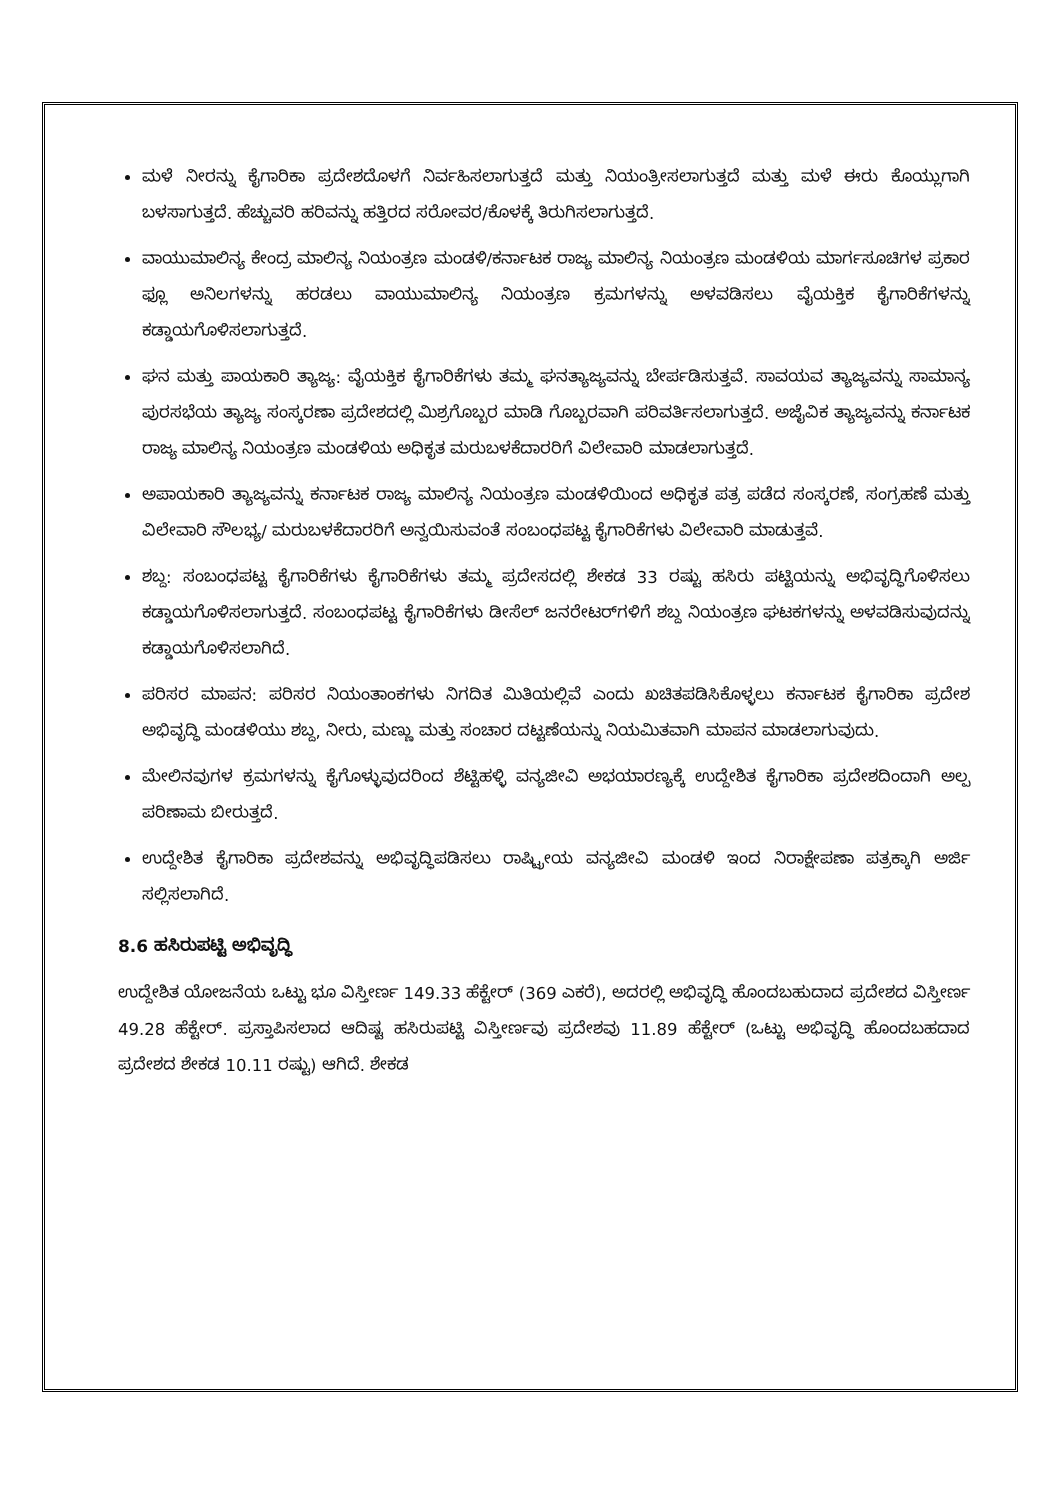ಮಳೆ ನೀರನ್ನು ಕೈಗಾರಿಕಾ ಪ್ರದೇಶದೊಳಗೆ ನಿರ್ವಹಿಸಲಾಗುತ್ತದೆ ಮತ್ತು ನಿಯಂತ್ರೀಸಲಾಗುತ್ತದೆ ಮತ್ತು ಮಳೆ ಈರು ಕೊಯ್ಲುಗಾಗಿ ಬಳಸಾಗುತ್ತದೆ. ಹೆಚ್ಚುವರಿ ಹರಿವನ್ನು ಹತ್ತಿರದ ಸರೋವರ/ಕೊಳಕ್ಕೆ ತಿರುಗಿಸಲಾಗುತ್ತದೆ.
ವಾಯುಮಾಲಿನ್ಯ ಕೇಂದ್ರ ಮಾಲಿನ್ಯ ನಿಯಂತ್ರಣ ಮಂಡಳಿ/ಕರ್ನಾಟಕ ರಾಜ್ಯ ಮಾಲಿನ್ಯ ನಿಯಂತ್ರಣ ಮಂಡಳಿಯ ಮಾರ್ಗಸೂಚಿಗಳ ಪ್ರಕಾರ ಫ್ಲೂ ಅನಿಲಗಳನ್ನು ಹರಡಲು ವಾಯುಮಾಲಿನ್ಯ ನಿಯಂತ್ರಣ ಕ್ರಮಗಳನ್ನು ಅಳವಡಿಸಲು ವೈಯಕ್ತಿಕ ಕೈಗಾರಿಕೆಗಳನ್ನು ಕಡ್ಡಾಯಗೊಳಿಸಲಾಗುತ್ತದೆ.
ಘನ ಮತ್ತು ಪಾಯಕಾರಿ ತ್ಯಾಜ್ಯ: ವೈಯಕ್ತಿಕ ಕೈಗಾರಿಕೆಗಳು ತಮ್ಮ ಘನತ್ಯಾಜ್ಯವನ್ನು ಬೇರ್ಪಡಿಸುತ್ತವೆ. ಸಾವಯವ ತ್ಯಾಜ್ಯವನ್ನು ಸಾಮಾನ್ಯ ಪುರಸಭೆಯ ತ್ಯಾಜ್ಯ ಸಂಸ್ಕರಣಾ ಪ್ರದೇಶದಲ್ಲಿ ಮಿಶ್ರಗೊಬ್ಬರ ಮಾಡಿ ಗೊಬ್ಬರವಾಗಿ ಪರಿವರ್ತಿಸಲಾಗುತ್ತದೆ. ಅಜೈವಿಕ ತ್ಯಾಜ್ಯವನ್ನು ಕರ್ನಾಟಕ ರಾಜ್ಯ ಮಾಲಿನ್ಯ ನಿಯಂತ್ರಣ ಮಂಡಳಿಯ ಅಧಿಕೃತ ಮರುಬಳಕೆದಾರರಿಗೆ ವಿಲೇವಾರಿ ಮಾಡಲಾಗುತ್ತದೆ.
ಅಪಾಯಕಾರಿ ತ್ಯಾಜ್ಯವನ್ನು ಕರ್ನಾಟಕ ರಾಜ್ಯ ಮಾಲಿನ್ಯ ನಿಯಂತ್ರಣ ಮಂಡಳಿಯಿಂದ ಅಧಿಕೃತ ಪತ್ರ ಪಡೆದ ಸಂಸ್ಕರಣೆ, ಸಂಗ್ರಹಣೆ ಮತ್ತು ವಿಲೇವಾರಿ ಸೌಲಭ್ಯ/ ಮರುಬಳಕೆದಾರರಿಗೆ ಅನ್ವಯಿಸುವಂತೆ ಸಂಬಂಧಪಟ್ಟ ಕೈಗಾರಿಕೆಗಳು ವಿಲೇವಾರಿ ಮಾಡುತ್ತವೆ.
ಶಬ್ದ: ಸಂಬಂಧಪಟ್ಟ ಕೈಗಾರಿಕೆಗಳು ಕೈಗಾರಿಕೆಗಳು ತಮ್ಮ ಪ್ರದೇಸದಲ್ಲಿ ಶೇಕಡ 33 ರಷ್ಟು ಹಸಿರು ಪಟ್ಟಿಯನ್ನು ಅಭಿವೃದ್ಧಿಗೊಳಿಸಲು ಕಡ್ಡಾಯಗೊಳಿಸಲಾಗುತ್ತದೆ. ಸಂಬಂಧಪಟ್ಟ ಕೈಗಾರಿಕೆಗಳು ಡೀಸೆಲ್ ಜನರೇಟರ್‌ಗಳಿಗೆ ಶಬ್ದ ನಿಯಂತ್ರಣ ಘಟಕಗಳನ್ನು ಅಳವಡಿಸುವುದನ್ನು ಕಡ್ಡಾಯಗೊಳಿಸಲಾಗಿದೆ.
ಪರಿಸರ ಮಾಪನ: ಪರಿಸರ ನಿಯಂತಾಂಕಗಳು ನಿಗದಿತ ಮಿತಿಯಲ್ಲಿವೆ ಎಂದು ಖಚಿತಪಡಿಸಿಕೊಳ್ಳಲು ಕರ್ನಾಟಕ ಕೈಗಾರಿಕಾ ಪ್ರದೇಶ ಅಭಿವೃದ್ಧಿ ಮಂಡಳಿಯು ಶಬ್ದ, ನೀರು, ಮಣ್ಣು ಮತ್ತು ಸಂಚಾರ ದಟ್ಟಣೆಯನ್ನು ನಿಯಮಿತವಾಗಿ ಮಾಪನ ಮಾಡಲಾಗುವುದು.
ಮೇಲಿನವುಗಳ ಕ್ರಮಗಳನ್ನು ಕೈಗೊಳ್ಳುವುದರಿಂದ ಶೆಟ್ಟಿಹಳ್ಳಿ ವನ್ಯಜೀವಿ ಅಭಯಾರಣ್ಯಕ್ಕೆ ಉದ್ದೇಶಿತ ಕೈಗಾರಿಕಾ ಪ್ರದೇಶದಿಂದಾಗಿ ಅಲ್ಪ ಪರಿಣಾಮ ಬೀರುತ್ತದೆ.
ಉದ್ದೇಶಿತ ಕೈಗಾರಿಕಾ ಪ್ರದೇಶವನ್ನು ಅಭಿವೃದ್ಧಿಪಡಿಸಲು ರಾಷ್ಟ್ರೀಯ ವನ್ಯಜೀವಿ ಮಂಡಳಿ ಇಂದ ನಿರಾಕ್ಷೇಪಣಾ ಪತ್ರಕ್ಕಾಗಿ ಅರ್ಜಿ ಸಲ್ಲಿಸಲಾಗಿದೆ.
8.6 ಹಸಿರುಪಟ್ಟಿ ಅಭಿವೃದ್ಧಿ
ಉದ್ದೇಶಿತ ಯೋಜನೆಯ ಒಟ್ಟು ಭೂ ವಿಸ್ತೀರ್ಣ 149.33 ಹೆಕ್ಟೇರ್ (369 ಎಕರೆ), ಅದರಲ್ಲಿ ಅಭಿವೃದ್ಧಿ ಹೊಂದಬಹುದಾದ ಪ್ರದೇಶದ ವಿಸ್ತೀರ್ಣ 49.28 ಹೆಕ್ಟೇರ್. ಪ್ರಸ್ತಾಪಿಸಲಾದ ಆದಿಷ್ಟ ಹಸಿರುಪಟ್ಟಿ ವಿಸ್ತೀರ್ಣವು ಪ್ರದೇಶವು 11.89 ಹೆಕ್ಟೇರ್ (ಒಟ್ಟು ಅಭಿವೃದ್ಧಿ ಹೊಂದಬಹದಾದ ಪ್ರದೇಶದ ಶೇಕಡ 10.11 ರಷ್ಟು) ಆಗಿದೆ. ಶೇಕಡ